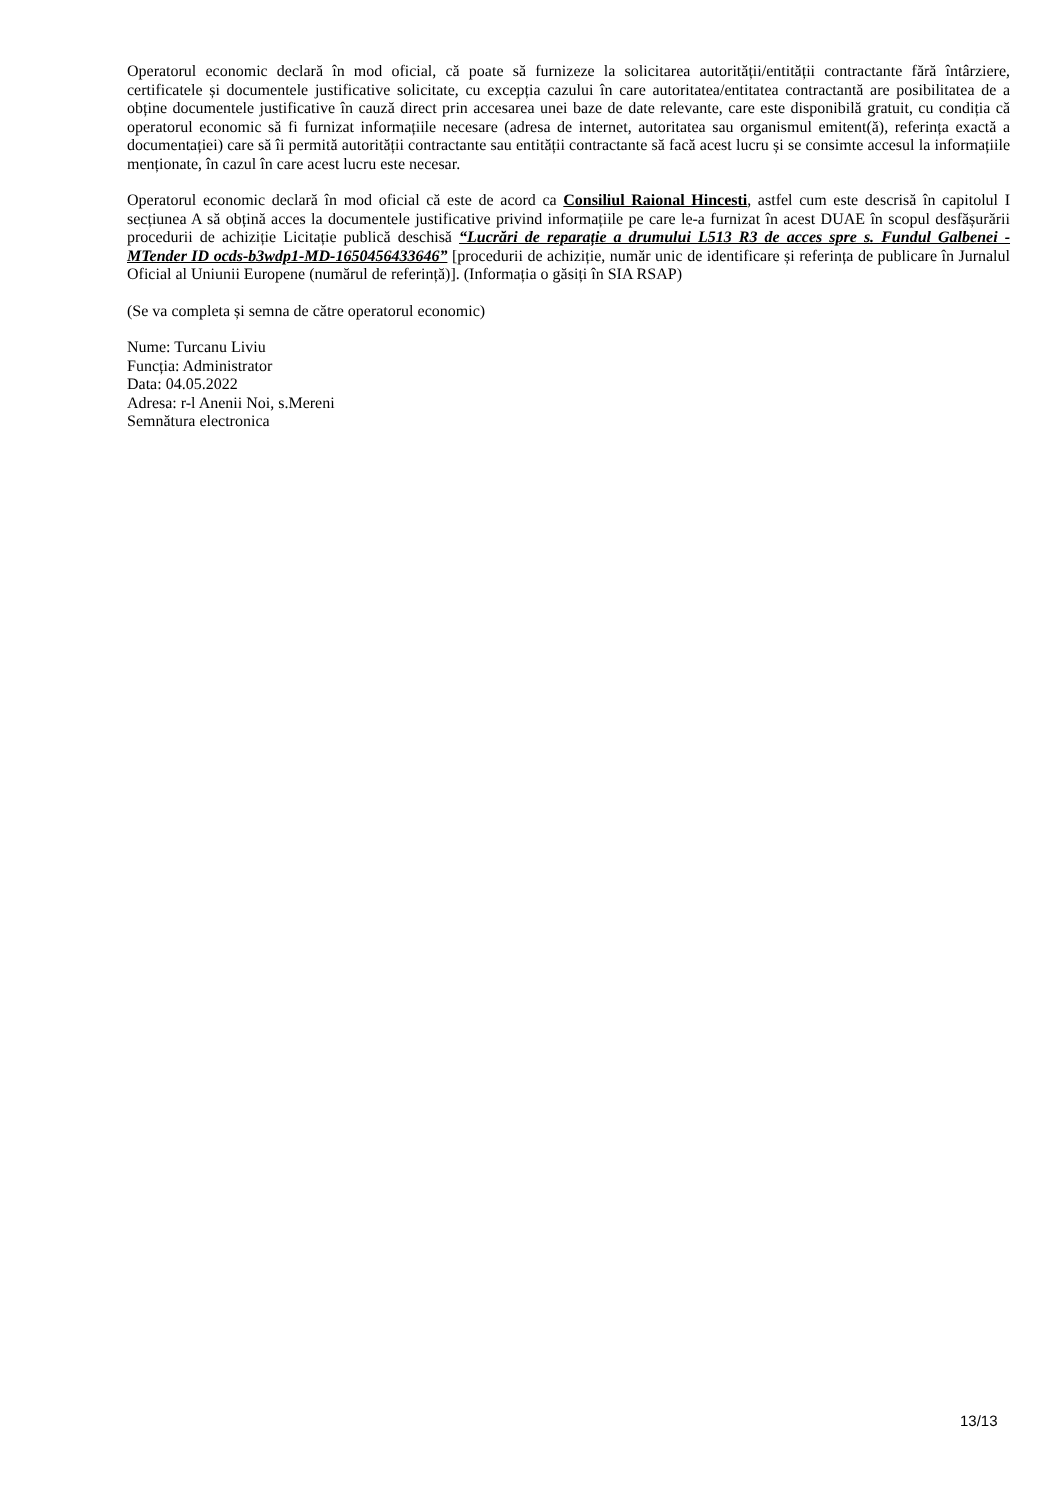Operatorul economic declară în mod oficial, că poate să furnizeze la solicitarea autorității/entității contractante fără întârziere, certificatele și documentele justificative solicitate, cu excepția cazului în care autoritatea/entitatea contractantă are posibilitatea de a obține documentele justificative în cauză direct prin accesarea unei baze de date relevante, care este disponibilă gratuit, cu condiția că operatorul economic să fi furnizat informațiile necesare (adresa de internet, autoritatea sau organismul emitent(ă), referința exactă a documentației) care să îi permită autorității contractante sau entității contractante să facă acest lucru și se consimte accesul la informațiile menționate, în cazul în care acest lucru este necesar.
Operatorul economic declară în mod oficial că este de acord ca Consiliul Raional Hincesti, astfel cum este descrisă în capitolul I secțiunea A să obțină acces la documentele justificative privind informațiile pe care le-a furnizat în acest DUAE în scopul desfășurării procedurii de achiziție Licitație publică deschisă “Lucrări de reparație a drumului L513 R3 de acces spre s. Fundul Galbenei - MTender ID ocds-b3wdp1-MD-1650456433646” [procedurii de achiziție, număr unic de identificare și referința de publicare în Jurnalul Oficial al Uniunii Europene (numărul de referință)]. (Informația o găsiți în SIA RSAP)
(Se va completa și semna de către operatorul economic)
Nume: Turcanu Liviu
Funcția: Administrator
Data: 04.05.2022
Adresa: r-l Anenii Noi, s.Mereni
Semnătura electronica
13/13